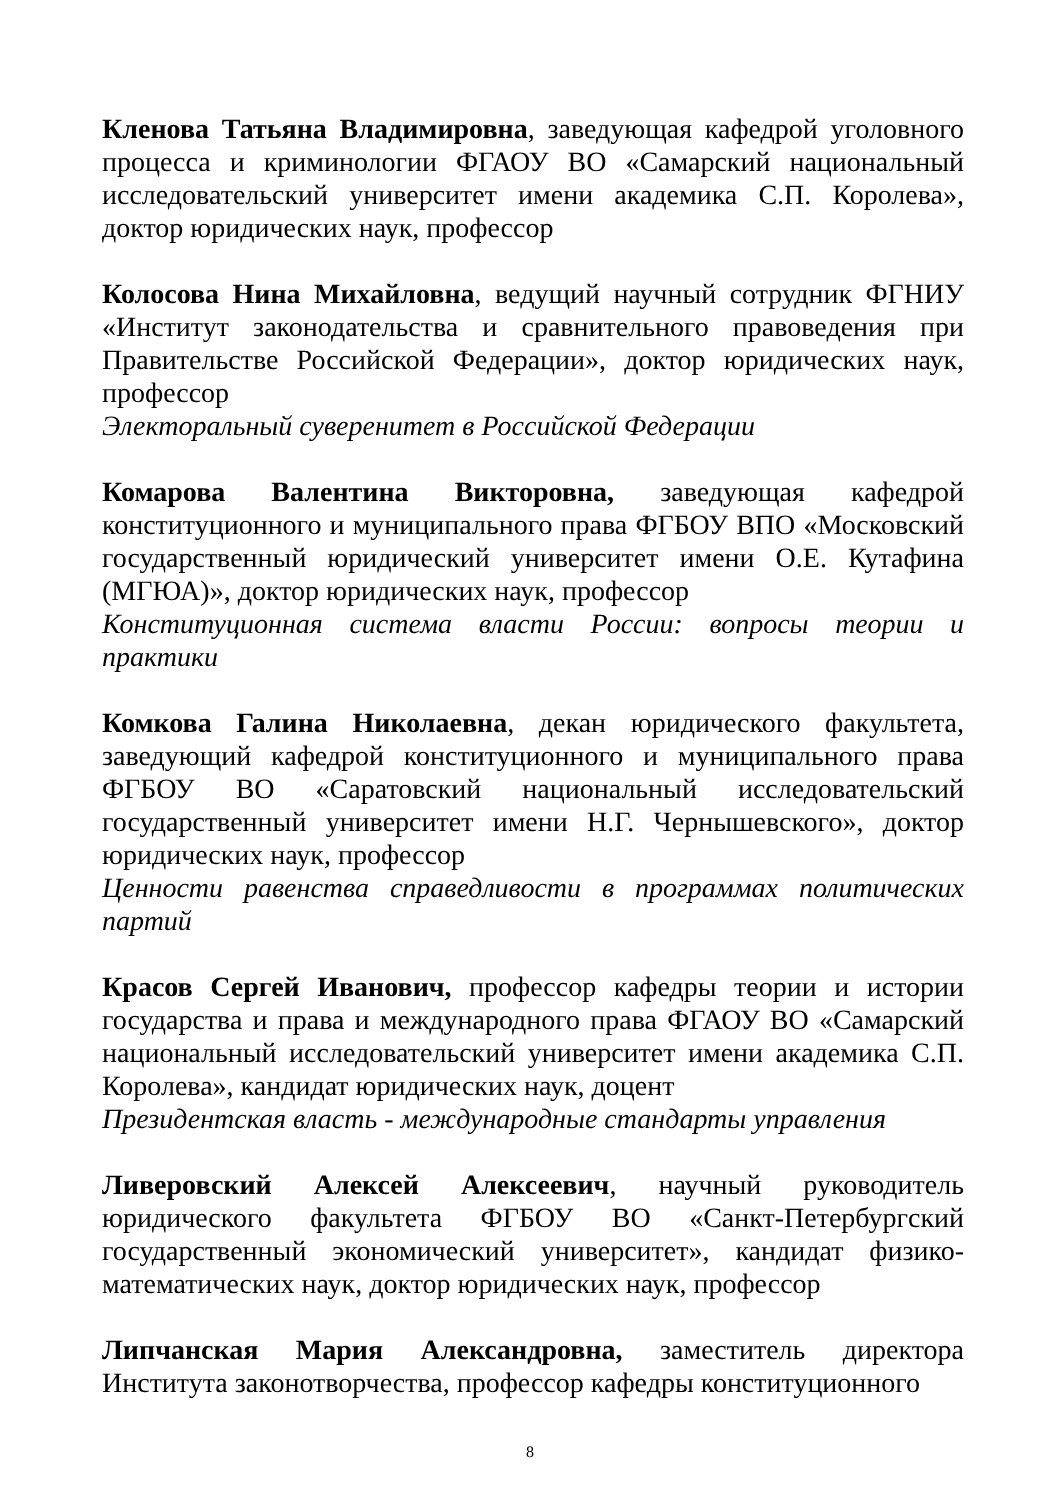Кленова Татьяна Владимировна, заведующая кафедрой уголовного процесса и криминологии ФГАОУ ВО «Самарский национальный исследовательский университет имени академика С.П. Королева», доктор юридических наук, профессор
Колосова Нина Михайловна, ведущий научный сотрудник ФГНИУ «Институт законодательства и сравнительного правоведения при Правительстве Российской Федерации», доктор юридических наук, профессор
Электоральный суверенитет в Российской Федерации
Комарова Валентина Викторовна, заведующая кафедрой конституционного и муниципального права ФГБОУ ВПО «Московский государственный юридический университет имени О.Е. Кутафина (МГЮА)», доктор юридических наук, профессор
Конституционная система власти России: вопросы теории и практики
Комкова Галина Николаевна, декан юридического факультета, заведующий кафедрой конституционного и муниципального права ФГБОУ ВО «Саратовский национальный исследовательский государственный университет имени Н.Г. Чернышевского», доктор юридических наук, профессор
Ценности равенства справедливости в программах политических партий
Красов Сергей Иванович, профессор кафедры теории и истории государства и права и международного права ФГАОУ ВО «Самарский национальный исследовательский университет имени академика С.П. Королева», кандидат юридических наук, доцент
Президентская власть - международные стандарты управления
Ливеровский Алексей Алексеевич, научный руководитель юридического факультета ФГБОУ ВО «Санкт-Петербургский государственный экономический университет», кандидат физико-математических наук, доктор юридических наук, профессор
Липчанская Мария Александровна, заместитель директора Института законотворчества, профессор кафедры конституционного
8